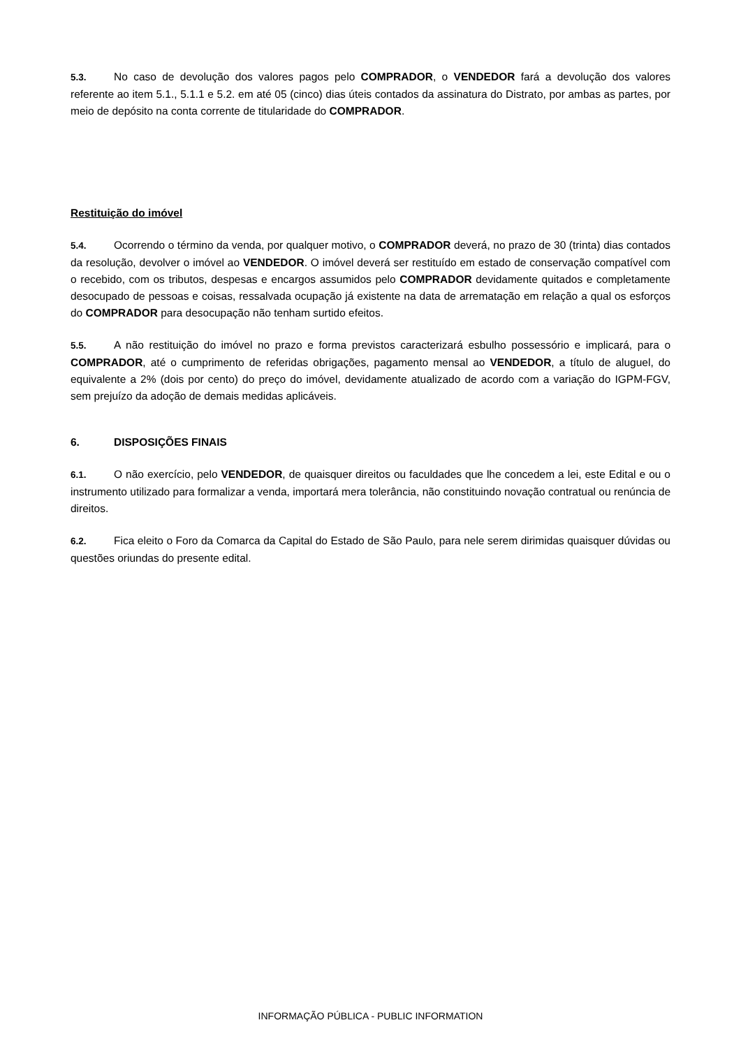5.3. No caso de devolução dos valores pagos pelo COMPRADOR, o VENDEDOR fará a devolução dos valores referente ao item 5.1., 5.1.1 e 5.2. em até 05 (cinco) dias úteis contados da assinatura do Distrato, por ambas as partes, por meio de depósito na conta corrente de titularidade do COMPRADOR.
Restituição do imóvel
5.4. Ocorrendo o término da venda, por qualquer motivo, o COMPRADOR deverá, no prazo de 30 (trinta) dias contados da resolução, devolver o imóvel ao VENDEDOR. O imóvel deverá ser restituído em estado de conservação compatível com o recebido, com os tributos, despesas e encargos assumidos pelo COMPRADOR devidamente quitados e completamente desocupado de pessoas e coisas, ressalvada ocupação já existente na data de arrematação em relação a qual os esforços do COMPRADOR para desocupação não tenham surtido efeitos.
5.5. A não restituição do imóvel no prazo e forma previstos caracterizará esbulho possessório e implicará, para o COMPRADOR, até o cumprimento de referidas obrigações, pagamento mensal ao VENDEDOR, a título de aluguel, do equivalente a 2% (dois por cento) do preço do imóvel, devidamente atualizado de acordo com a variação do IGPM-FGV, sem prejuízo da adoção de demais medidas aplicáveis.
6. DISPOSIÇÕES FINAIS
6.1. O não exercício, pelo VENDEDOR, de quaisquer direitos ou faculdades que lhe concedem a lei, este Edital e ou o instrumento utilizado para formalizar a venda, importará mera tolerância, não constituindo novação contratual ou renúncia de direitos.
6.2. Fica eleito o Foro da Comarca da Capital do Estado de São Paulo, para nele serem dirimidas quaisquer dúvidas ou questões oriundas do presente edital.
INFORMAÇÃO PÚBLICA - PUBLIC INFORMATION